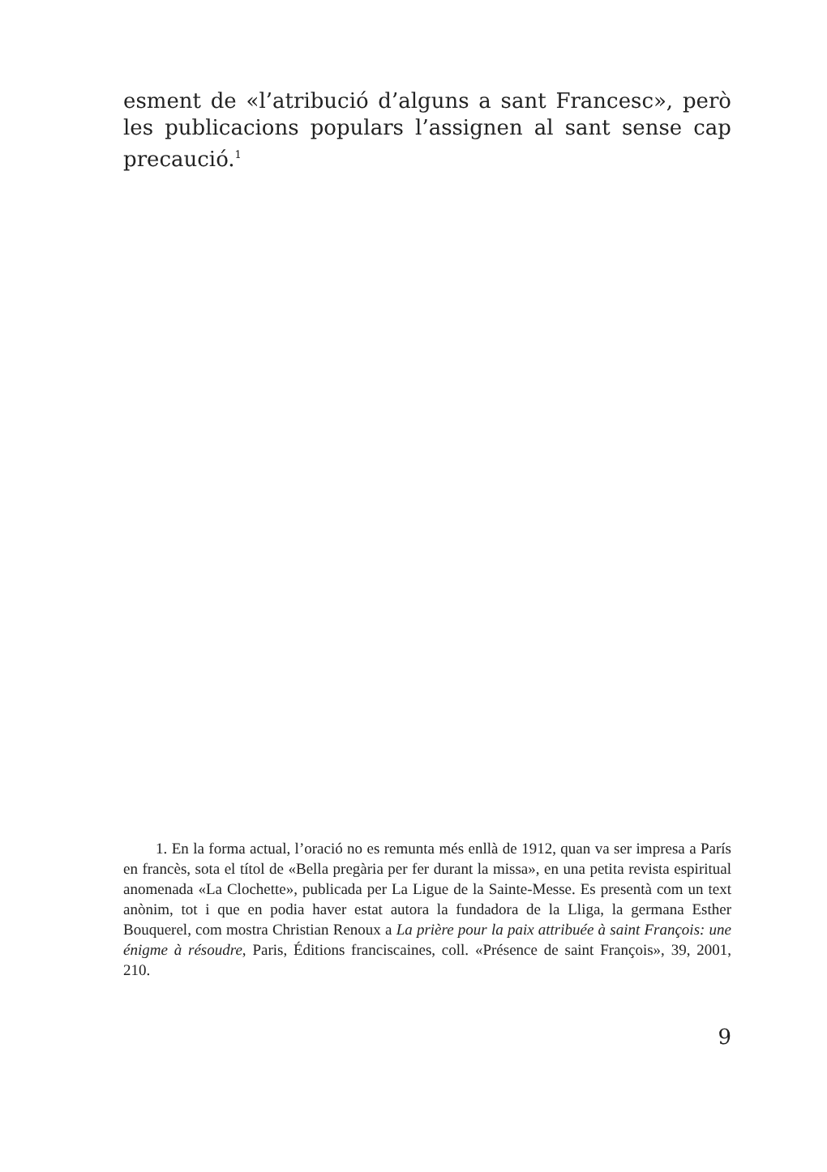esment de «l’atribució d’alguns a sant Francesc», però les publicacions populars l’assignen al sant sense cap pre­caució.<sup>1</sup>
1. En la forma actual, l’oració no es remunta més enllà de 1912, quan va ser impresa a París en francès, sota el títol de «Bella pregària per fer durant la missa», en una petita revista espiritual anomenada «La Clochette», publi­cada per La Ligue de la Sainte-Messe. Es presentà com un text anònim, tot i que en podia haver estat autora la fundadora de la Lliga, la germana Esther Bouquerel, com mostra Christian Renoux a La prière pour la paix attribuée à saint François: une énigme à résoudre, Paris, Éditions franciscaines, coll. «Présence de saint François», 39, 2001, 210.
9